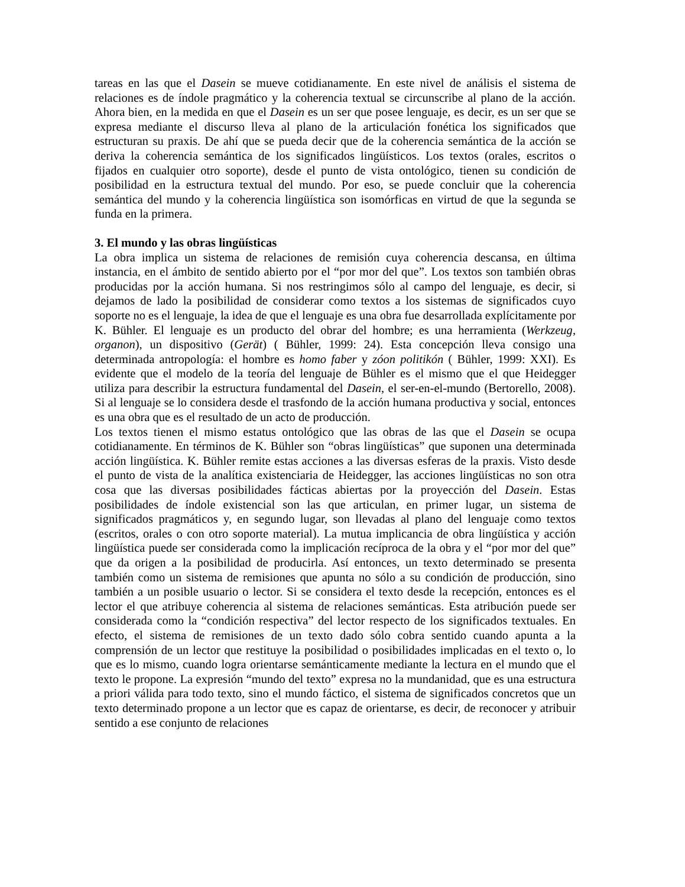tareas en las que el Dasein se mueve cotidianamente. En este nivel de análisis el sistema de relaciones es de índole pragmático y la coherencia textual se circunscribe al plano de la acción. Ahora bien, en la medida en que el Dasein es un ser que posee lenguaje, es decir, es un ser que se expresa mediante el discurso lleva al plano de la articulación fonética los significados que estructuran su praxis. De ahí que se pueda decir que de la coherencia semántica de la acción se deriva la coherencia semántica de los significados lingüísticos. Los textos (orales, escritos o fijados en cualquier otro soporte), desde el punto de vista ontológico, tienen su condición de posibilidad en la estructura textual del mundo. Por eso, se puede concluir que la coherencia semántica del mundo y la coherencia lingüística son isomórficas en virtud de que la segunda se funda en la primera.
3. El mundo y las obras lingüísticas
La obra implica un sistema de relaciones de remisión cuya coherencia descansa, en última instancia, en el ámbito de sentido abierto por el “por mor del que”. Los textos son también obras producidas por la acción humana. Si nos restringimos sólo al campo del lenguaje, es decir, si dejamos de lado la posibilidad de considerar como textos a los sistemas de significados cuyo soporte no es el lenguaje, la idea de que el lenguaje es una obra fue desarrollada explícitamente por K. Bühler. El lenguaje es un producto del obrar del hombre; es una herramienta (Werkzeug, organon), un dispositivo (Gerät) ( Bühler, 1999: 24). Esta concepción lleva consigo una determinada antropología: el hombre es homo faber y zóon politikón ( Bühler, 1999: XXI). Es evidente que el modelo de la teoría del lenguaje de Bühler es el mismo que el que Heidegger utiliza para describir la estructura fundamental del Dasein, el ser-en-el-mundo (Bertorello, 2008). Si al lenguaje se lo considera desde el trasfondo de la acción humana productiva y social, entonces es una obra que es el resultado de un acto de producción.
Los textos tienen el mismo estatus ontológico que las obras de las que el Dasein se ocupa cotidianamente. En términos de K. Bühler son “obras lingüísticas” que suponen una determinada acción lingüística. K. Bühler remite estas acciones a las diversas esferas de la praxis. Visto desde el punto de vista de la analítica existenciaria de Heidegger, las acciones lingüísticas no son otra cosa que las diversas posibilidades fácticas abiertas por la proyección del Dasein. Estas posibilidades de índole existencial son las que articulan, en primer lugar, un sistema de significados pragmáticos y, en segundo lugar, son llevadas al plano del lenguaje como textos (escritos, orales o con otro soporte material). La mutua implicancia de obra lingüística y acción lingüística puede ser considerada como la implicación recíproca de la obra y el “por mor del que” que da origen a la posibilidad de producirla. Así entonces, un texto determinado se presenta también como un sistema de remisiones que apunta no sólo a su condición de producción, sino también a un posible usuario o lector. Si se considera el texto desde la recepción, entonces es el lector el que atribuye coherencia al sistema de relaciones semánticas. Esta atribución puede ser considerada como la “condición respectiva” del lector respecto de los significados textuales. En efecto, el sistema de remisiones de un texto dado sólo cobra sentido cuando apunta a la comprensión de un lector que restituye la posibilidad o posibilidades implicadas en el texto o, lo que es lo mismo, cuando logra orientarse semánticamente mediante la lectura en el mundo que el texto le propone. La expresión “mundo del texto” expresa no la mundanidad, que es una estructura a priori válida para todo texto, sino el mundo fáctico, el sistema de significados concretos que un texto determinado propone a un lector que es capaz de orientarse, es decir, de reconocer y atribuir sentido a ese conjunto de relaciones